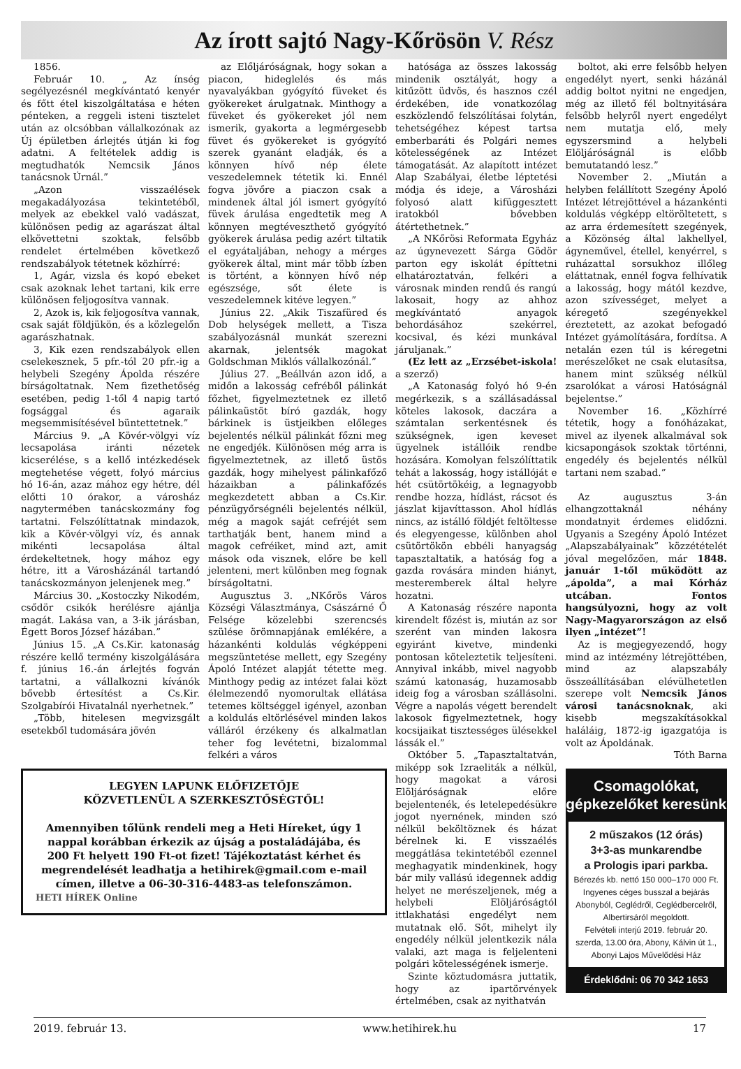Az írott sajtó Nagy-Kőrösön V. Rész
1856.
Február 10. „ Az ínség segélyezésnél megkívántató kenyér és főtt étel kiszolgáltatása e héten pénteken, a reggeli isteni tisztelet után az olcsóbban vállalkozónak az Új épületben árlejtés útján ki fog adatni. A feltételek addig is megtudhatók Nemcsik János tanácsnok Úrnál.”
„Azon visszaélések megakadályozása tekintetéből, melyek az ebekkel való vadászat, különösen pedig az agarászat által elkövettetni szoktak, felsőbb rendelet értelmében következő rendszabályok tétetnek közhírré:
1, Agár, vizsla és kopó ebeket csak azoknak lehet tartani, kik erre különösen feljogosítva vannak.
2, Azok is, kik feljogosítva vannak, csak saját földjükön, és a közlegelőn agarászhatnak.
3, Kik ezen rendszabályok ellen cselekesznek, 5 pfr.-tól 20 pfr.-ig a helybeli Szegény Ápolda részére bírságoltatnak. Nem fizethetőség esetében, pedig 1-től 4 napig tartó fogsággal és agaraik megsemmisítésével büntettetnek.”
Március 9. „A Kövér-völgyi víz lecsapolása iránti nézetek kicserélése, s a kellő intézkedések megtehetése végett, folyó március hó 16-án, azaz mához egy hétre, dél előtti 10 órakor, a városház nagytermében tanácskozmány fog tartatni. Felszólíttatnak mindazok, kik a Kövér-völgyi víz, és annak mikénti lecsapolása által érdekeltetnek, hogy mához egy hétre, itt a Városházánál tartandó tanácskozmányon jelenjenek meg.”
Március 30. „Kostoczky Nikodém, csődör csikók herélésre ajánlja magát. Lakása van, a 3-ik járásban, Égett Boros József házában.”
Június 15. „A Cs.Kir. katonaság részére kellő termény kiszolgálására f. június 16.-án árlejtés fogván tartatni, a vállalkozni kívánók bővebb értesítést a Cs.Kir. Szolgabírói Hivatalnál nyerhetnek.”
„Több, hitelesen megvizsgált esetekből tudomására jövén
az Előljáróságnak, hogy sokan a piacon, hideglelés és más nyavalyákban gyógyító füveket és gyökereket árulgatnak. Minthogy a füveket és gyökereket jól nem ismerik, gyakorta a legmérgesebb füvet és gyökereket is gyógyító szerek gyanánt eladják, és a könnyen hívő nép élete veszedelemnek tétetik ki. Ennél fogva jövőre a piaczon csak a mindenek által jól ismert gyógyító füvek árulása engedtetik meg A könnyen megtéveszthető gyógyító gyökerek árulása pedig azért tiltatik el egyátaljában, nehogy a mérges gyökerek által, mint már több ízben is történt, a könnyen hívő nép egészsége, sőt élete is veszedelemnek kitéve legyen.”
Június 22. „Akik Tiszafüred és Dob helységek mellett, a Tisza szabályozásnál munkát szerezni akarnak, jelentsék magokat Goldschman Miklós vállalkozónál.”
Július 27. „Beállván azon idő, a midőn a lakosság cefréből pálinkát főzhet, figyelmeztetnek ez illető pálinkaüstöt bíró gazdák, hogy bárkinek is üstjeikben előleges bejelentés nélkül pálinkát főzni meg ne engedjék. Különösen még arra is figyelmeztetnek, az illető üstös gazdák, hogy mihelyest pálinkafőző házaikban a pálinkafőzés megkezdetett abban a Cs.Kir. pénzügyőrségnéli bejelentés nélkül, még a magok saját cefréjét sem tarthatják bent, hanem mind a magok cefréiket, mind azt, amit mások oda visznek, előre be kell jelenteni, mert különben meg fognak bírságoltatni.
Augusztus 3. „NKőrös Város Községi Választmánya, Császárné Ő Felsége közelebbi szerencsés szülése örömnapjának emlékére, a házankénti koldulás végképpeni megszüntetése mellett, egy Szegény Ápoló Intézet alapját tétette meg. Minthogy pedig az intézet falai közt élelmezendő nyomorultak ellátása tetemes költséggel igényel, azonban a koldulás eltörlésével minden lakos válláról érzékeny és alkalmatlan teher fog levétetni, bizalommal felkéri a város
LEGYEN LAPUNK ELŐFIZETŐJE
KÖZVETLENÜL A SZERKESZTŐSÉGTŐL!
Amennyiben tőlünk rendeli meg a Heti Híreket, úgy 1 nappal korábban érkezik az újság a postaládájába, és 200 Ft helyett 190 Ft-ot fizet! Tájékoztatást kérhet és megrendelését leadhatja a hetihirek@gmail.com e-mail címen, illetve a 06-30-316-4483-as telefonszámon.
HETI HÍREK Online
hatósága az összes lakosság mindenik osztályát, hogy a kitűzött üdvös, és hasznos czél érdekében, ide vonatkozólag eszközlendő felszólításai folytán, tehetségéhez képest tartsa emberbaráti és Polgári nemes kötelességének az Intézet támogatását. Az alapított intézet Alap Szabályai, életbe léptetési módja és ideje, a Városházi folyosó alatt kifüggesztett iratokból bővebben átértethetnek.”
„A NKőrösi Reformata Egyház az úgynevezett Sárga Gödör parton egy iskolát építtetni elhatároztatván, felkéri a városnak minden rendű és rangú lakosait, hogy az ahhoz megkívántató anyagok behordásához szekérrel, kocsival, és kézi munkával járuljanak.”
(Ez lett az „Erzsébet-iskola! a szerző)
„A Katonaság folyó hó 9-én megérkezik, s a szállásadással köteles lakosok, daczára a számtalan serkentésnek és szükségnek, igen keveset ügyelnek istállóik rendbe hozására. Komolyan felszólíttatik tehát a lakosság, hogy istállóját e hét csütörtökéig, a legnagyobb rendbe hozza, hídlást, rácsot és jászlat kijavíttasson. Ahol hídlás nincs, az istálló földjét feltöltesse és elegyengesse, különben ahol csütörtökön ebbéli hanyagság tapasztaltatik, a hatóság fog a gazda rovására minden hiányt, mesteremberek által helyre hozatni.
A Katonaság részére naponta kirendelt főzést is, miután az sor szerént van minden lakosra egyiránt kivetve, mindenki pontosan köteleztetik teljesíteni. Annyival inkább, mivel nagyobb számú katonaság, huzamosabb ideig fog a városban szállásolni. Végre a napolás végett berendelt lakosok figyelmeztetnek, hogy kocsijaikat tisztességes ülésekkel lássák el.”
Október 5. „Tapasztaltatván, miképp sok Izraeliták a nélkül, hogy magokat a városi Elöljáróságnak előre bejelentenék, és letelepedésükre jogot nyernének, minden szó nélkül beköltöznek és házat bérelnek ki. E visszaélés meggátlása tekintetéből ezennel meghagyatik mindenkinek, hogy bár mily vallású idegennek addig helyet ne merészeljenek, még a helybeli Elöljáróságtól ittlakhatási engedélyt nem mutatnak elő. Sőt, mihelyt ily engedély nélkül jelentkezik nála valaki, azt maga is feljelenteni polgári kötelességének ismerje.
Szinte köztudomásra juttatik, hogy az ipartörvények értelmében, csak az nyithatván
boltot, aki erre felsőbb helyen engedélyt nyert, senki házánál addig boltot nyitni ne engedjen, még az illető fél boltnyitására felsőbb helyről nyert engedélyt nem mutatja elő, mely egyszersmind a helybeli Elöljáróságnál is előbb bemutatandó lesz.”
November 2. „Miután a helyben felállított Szegény Ápoló Intézet létrejöttével a házankénti koldulás végképp eltöröltetett, s az arra érdemesített szegények, a Közönség által lakhellyel, ágyneművel, étellel, kenyérrel, s ruházattal sorsukhoz illőleg eláttatnak, ennél fogva felhívatik a lakosság, hogy mától kezdve, azon szívességet, melyet a kéregető szegényekkel éreztetett, az azokat befogadó Intézet gyámolítására, fordítsa. A netalán ezen túl is kéregetni merészelőket ne csak elutasítsa, hanem mint szükség nélkül zsarolókat a városi Hatóságnál bejelentse.”
November 16. „Közhírré tétetik, hogy a fonóházakat, mivel az ilyenek alkalmával sok kicsapongások szoktak történni, engedély és bejelentés nélkül tartani nem szabad.”
Az augusztus 3-án elhangzottaknál néhány mondatnyit érdemes elidőzni. Ugyanis a Szegény Ápoló Intézet „Alapszabályainak” közzétételét jóval megelőzően, már 1848. január 1-től működött az „ápolda”, a mai Kórház utcában. Fontos hangsúlyozni, hogy az volt Nagy-Magyarországon az első ilyen „intézet”!
Az is megjegyezendő, hogy mind az intézmény létrejöttében, mind az alapszabály összeállításában elévülhetetlen szerepe volt Nemcsik János városi tanácsnoknak, aki kisebb megszakításokkal haláláig, 1872-ig igazgatója is volt az Ápoldának.
Tóth Barna
Csomagolókat,
gépkezelőket keresünk
2 műszakos (12 órás)
3+3-as munkarendbe
a Prologis ipari parkba.
Bérezés kb. nettó 150 000–170 000 Ft.
Ingyenes céges busszal a bejárás Abonyból, Ceglédről, Ceglédbercelről, Albertirsáról megoldott.
Felvételi interjú 2019. február 20. szerda, 13.00 óra, Abony, Kálvin út 1., Abonyi Lajos Művelődési Ház
Érdeklődni: 06 70 342 1653
2019. február 13. www.hetihirek.hu 17